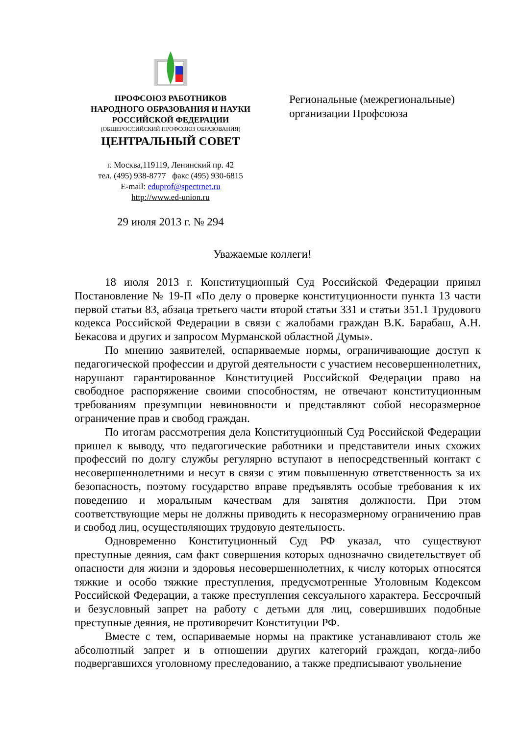ПРОФСОЮЗ РАБОТНИКОВ
НАРОДНОГО ОБРАЗОВАНИЯ И НАУКИ
РОССИЙСКОЙ ФЕДЕРАЦИИ
(ОБЩЕРОССИЙСКИЙ ПРОФСОЮЗ ОБРАЗОВАНИЯ)
ЦЕНТРАЛЬНЫЙ СОВЕТ
г. Москва,119119, Ленинский пр. 42
тел. (495) 938-8777 факс (495) 930-6815
E-mail: eduprof@spectrnet.ru
http://www.ed-union.ru
29 июля 2013 г. № 294
Региональные (межрегиональные)
организации Профсоюза
Уважаемые коллеги!
18 июля 2013 г. Конституционный Суд Российской Федерации принял Постановление № 19-П «По делу о проверке конституционности пункта 13 части первой статьи 83, абзаца третьего части второй статьи 331 и статьи 351.1 Трудового кодекса Российской Федерации в связи с жалобами граждан В.К. Барабаш, А.Н. Бекасова и других и запросом Мурманской областной Думы».
По мнению заявителей, оспариваемые нормы, ограничивающие доступ к педагогической профессии и другой деятельности с участием несовершеннолетних, нарушают гарантированное Конституцией Российской Федерации право на свободное распоряжение своими способностям, не отвечают конституционным требованиям презумпции невиновности и представляют собой несоразмерное ограничение прав и свобод граждан.
По итогам рассмотрения дела Конституционный Суд Российской Федерации пришел к выводу, что педагогические работники и представители иных схожих профессий по долгу службы регулярно вступают в непосредственный контакт с несовершеннолетними и несут в связи с этим повышенную ответственность за их безопасность, поэтому государство вправе предъявлять особые требования к их поведению и моральным качествам для занятия должности. При этом соответствующие меры не должны приводить к несоразмерному ограничению прав и свобод лиц, осуществляющих трудовую деятельность.
Одновременно Конституционный Суд РФ указал, что существуют преступные деяния, сам факт совершения которых однозначно свидетельствует об опасности для жизни и здоровья несовершеннолетних, к числу которых относятся тяжкие и особо тяжкие преступления, предусмотренные Уголовным Кодексом Российской Федерации, а также преступления сексуального характера. Бессрочный и безусловный запрет на работу с детьми для лиц, совершивших подобные преступные деяния, не противоречит Конституции РФ.
Вместе с тем, оспариваемые нормы на практике устанавливают столь же абсолютный запрет и в отношении других категорий граждан, когда-либо подвергавшихся уголовному преследованию, а также предписывают увольнение